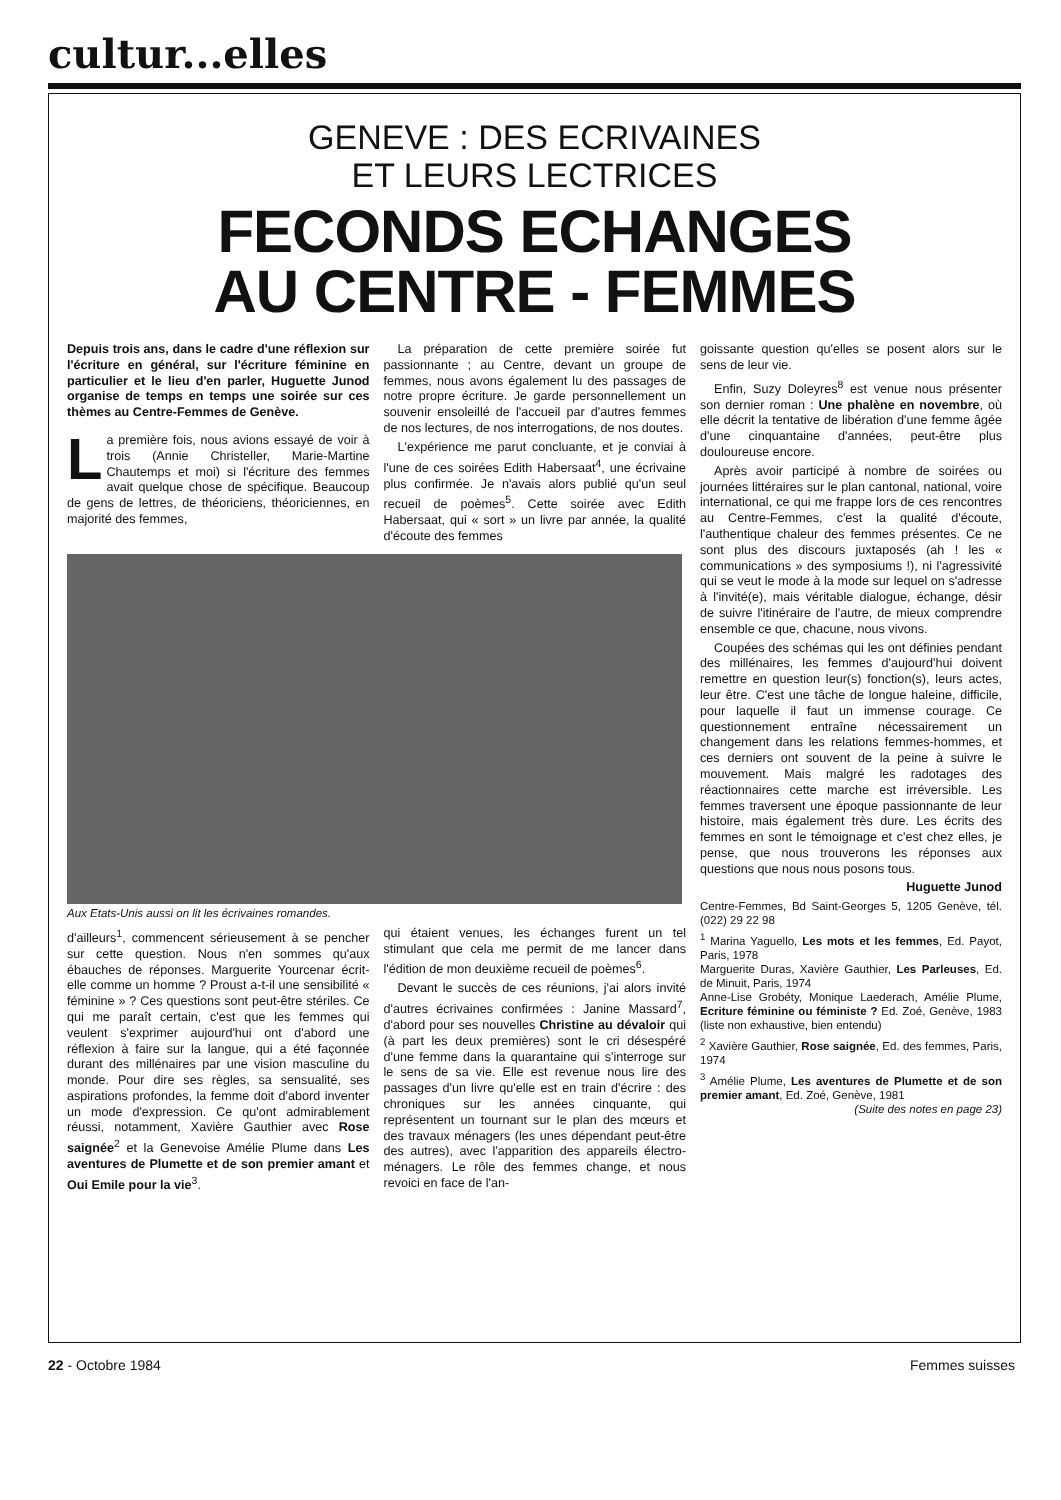cultur...elles
GENEVE : DES ECRIVAINES
ET LEURS LECTRICES
FECONDS ECHANGES
AU CENTRE - FEMMES
Depuis trois ans, dans le cadre d'une réflexion sur l'écriture en général, sur l'écriture féminine en particulier et le lieu d'en parler, Huguette Junod organise de temps en temps une soirée sur ces thèmes au Centre-Femmes de Genève.
La première fois, nous avions essayé de voir à trois (Annie Christeller, Marie-Martine Chautemps et moi) si l'écriture des femmes avait quelque chose de spécifique. Beaucoup de gens de lettres, de théoriciens, théoriciennes, en majorité des femmes,
La préparation de cette première soirée fut passionnante ; au Centre, devant un groupe de femmes, nous avons également lu des passages de notre propre écriture. Je garde personnellement un souvenir ensoleillé de l'accueil par d'autres femmes de nos lectures, de nos interrogations, de nos doutes.
L'expérience me parut concluante, et je conviai à l'une de ces soirées Edith Habersaat<sup>4</sup>, une écrivaine plus confirmée. Je n'avais alors publié qu'un seul recueil de poèmes<sup>5</sup>. Cette soirée avec Edith Habersaat, qui « sort » un livre par année, la qualité d'écoute des femmes
Aux Etats-Unis aussi on lit les écrivaines romandes.
d'ailleurs<sup>1</sup>, commencent sérieusement à se pencher sur cette question. Nous n'en sommes qu'aux ébauches de réponses. Marguerite Yourcenar écrit-elle comme un homme ? Proust a-t-il une sensibilité « féminine » ? Ces questions sont peut-être stériles. Ce qui me paraît certain, c'est que les femmes qui veulent s'exprimer aujourd'hui ont d'abord une réflexion à faire sur la langue, qui a été façonnée durant des millénaires par une vision masculine du monde. Pour dire ses règles, sa sensualité, ses aspirations profondes, la femme doit d'abord inventer un mode d'expression. Ce qu'ont admirablement réussi, notamment, Xavière Gauthier avec Rose saignée<sup>2</sup> et la Genevoise Amélie Plume dans Les aventures de Plumette et de son premier amant et Oui Emile pour la vie<sup>3</sup>.
qui étaient venues, les échanges furent un tel stimulant que cela me permit de me lancer dans l'édition de mon deuxième recueil de poèmes<sup>6</sup>.
Devant le succès de ces réunions, j'ai alors invité d'autres écrivaines confirmées : Janine Massard<sup>7</sup>, d'abord pour ses nouvelles Christine au dévaloir qui (à part les deux premières) sont le cri désespéré d'une femme dans la quarantaine qui s'interroge sur le sens de sa vie. Elle est revenue nous lire des passages d'un livre qu'elle est en train d'écrire : des chroniques sur les années cinquante, qui représentent un tournant sur le plan des mœurs et des travaux ménagers (les unes dépendant peut-être des autres), avec l'apparition des appareils électro-ménagers. Le rôle des femmes change, et nous revoici en face de l'an-
goissante question qu'elles se posent alors sur le sens de leur vie.
Enfin, Suzy Doleyres<sup>8</sup> est venue nous présenter son dernier roman : Une phalène en novembre, où elle décrit la tentative de libération d'une femme âgée d'une cinquantaine d'années, peut-être plus douloureuse encore.
Après avoir participé à nombre de soirées ou journées littéraires sur le plan cantonal, national, voire international, ce qui me frappe lors de ces rencontres au Centre-Femmes, c'est la qualité d'écoute, l'authentique chaleur des femmes présentes. Ce ne sont plus des discours juxtaposés (ah ! les « communications » des symposiums !), ni l'agressivité qui se veut le mode à la mode sur lequel on s'adresse à l'invité(e), mais véritable dialogue, échange, désir de suivre l'itinéraire de l'autre, de mieux comprendre ensemble ce que, chacune, nous vivons.
Coupées des schémas qui les ont définies pendant des millénaires, les femmes d'aujourd'hui doivent remettre en question leur(s) fonction(s), leurs actes, leur être. C'est une tâche de longue haleine, difficile, pour laquelle il faut un immense courage. Ce questionnement entraîne nécessairement un changement dans les relations femmes-hommes, et ces derniers ont souvent de la peine à suivre le mouvement. Mais malgré les radotages des réactionnaires cette marche est irréversible. Les femmes traversent une époque passionnante de leur histoire, mais également très dure. Les écrits des femmes en sont le témoignage et c'est chez elles, je pense, que nous trouverons les réponses aux questions que nous nous posons tous.
Huguette Junod
Centre-Femmes, Bd Saint-Georges 5, 1205 Genève, tél. (022) 29 22 98
<sup>1</sup> Marina Yaguello, Les mots et les femmes, Ed. Payot, Paris, 1978
Marguerite Duras, Xavière Gauthier, Les Parleuses, Ed. de Minuit, Paris, 1974
Anne-Lise Grobéty, Monique Laederach, Amélie Plume, Ecriture féminine ou féministe ? Ed. Zoé, Genève, 1983 (liste non exhaustive, bien entendu)
<sup>2</sup> Xavière Gauthier, Rose saignée, Ed. des femmes, Paris, 1974
<sup>3</sup> Amélie Plume, Les aventures de Plumette et de son premier amant, Ed. Zoé, Genève, 1981 (Suite des notes en page 23)
22 - Octobre 1984 Femmes suisses